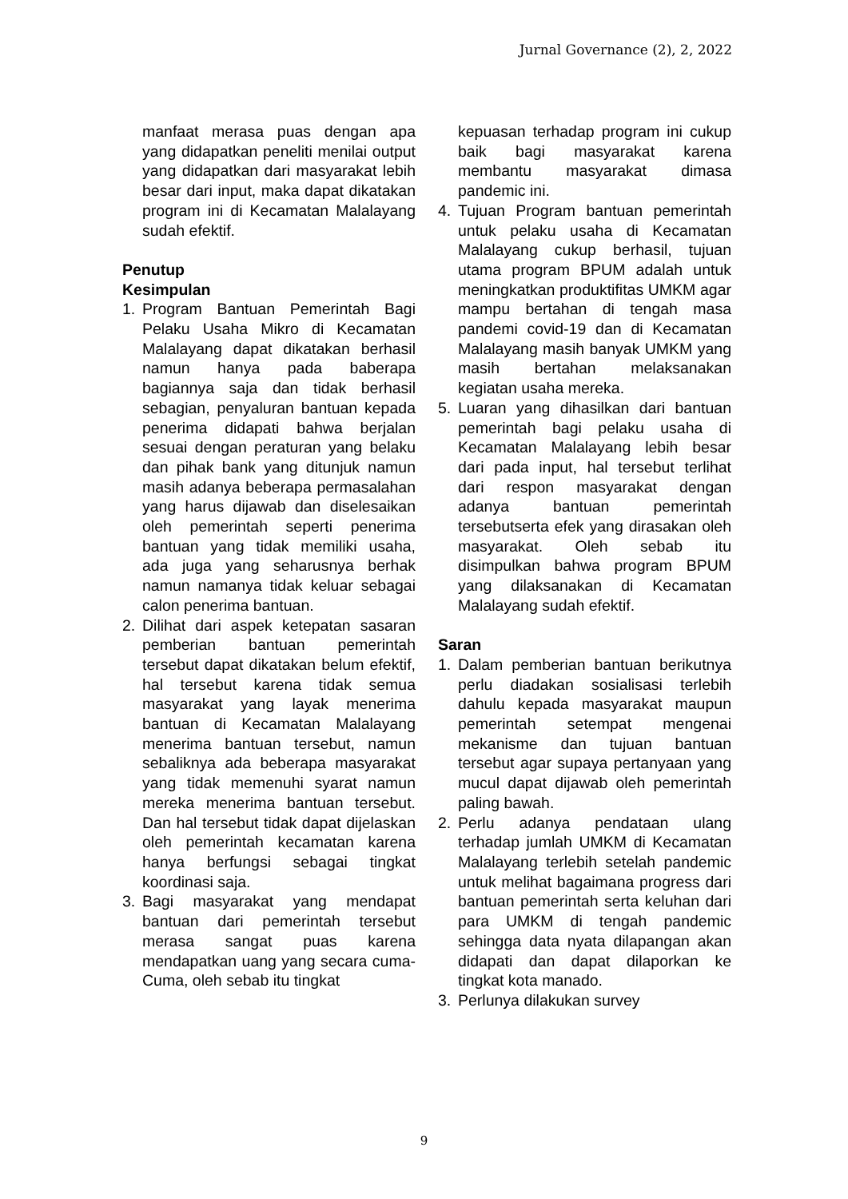Jurnal Governance (2), 2, 2022
manfaat merasa puas dengan apa yang didapatkan peneliti menilai output yang didapatkan dari masyarakat lebih besar dari input, maka dapat dikatakan program ini di Kecamatan Malalayang sudah efektif.
Penutup
Kesimpulan
1. Program Bantuan Pemerintah Bagi Pelaku Usaha Mikro di Kecamatan Malalayang dapat dikatakan berhasil namun hanya pada baberapa bagiannya saja dan tidak berhasil sebagian, penyaluran bantuan kepada penerima didapati bahwa berjalan sesuai dengan peraturan yang belaku dan pihak bank yang ditunjuk namun masih adanya beberapa permasalahan yang harus dijawab dan diselesaikan oleh pemerintah seperti penerima bantuan yang tidak memiliki usaha, ada juga yang seharusnya berhak namun namanya tidak keluar sebagai calon penerima bantuan.
2. Dilihat dari aspek ketepatan sasaran pemberian bantuan pemerintah tersebut dapat dikatakan belum efektif, hal tersebut karena tidak semua masyarakat yang layak menerima bantuan di Kecamatan Malalayang menerima bantuan tersebut, namun sebaliknya ada beberapa masyarakat yang tidak memenuhi syarat namun mereka menerima bantuan tersebut. Dan hal tersebut tidak dapat dijelaskan oleh pemerintah kecamatan karena hanya berfungsi sebagai tingkat koordinasi saja.
3. Bagi masyarakat yang mendapat bantuan dari pemerintah tersebut merasa sangat puas karena mendapatkan uang yang secara cuma-Cuma, oleh sebab itu tingkat
kepuasan terhadap program ini cukup baik bagi masyarakat karena membantu masyarakat dimasa pandemic ini.
4. Tujuan Program bantuan pemerintah untuk pelaku usaha di Kecamatan Malalayang cukup berhasil, tujuan utama program BPUM adalah untuk meningkatkan produktifitas UMKM agar mampu bertahan di tengah masa pandemi covid-19 dan di Kecamatan Malalayang masih banyak UMKM yang masih bertahan melaksanakan kegiatan usaha mereka.
5. Luaran yang dihasilkan dari bantuan pemerintah bagi pelaku usaha di Kecamatan Malalayang lebih besar dari pada input, hal tersebut terlihat dari respon masyarakat dengan adanya bantuan pemerintah tersebutserta efek yang dirasakan oleh masyarakat. Oleh sebab itu disimpulkan bahwa program BPUM yang dilaksanakan di Kecamatan Malalayang sudah efektif.
Saran
1. Dalam pemberian bantuan berikutnya perlu diadakan sosialisasi terlebih dahulu kepada masyarakat maupun pemerintah setempat mengenai mekanisme dan tujuan bantuan tersebut agar supaya pertanyaan yang mucul dapat dijawab oleh pemerintah paling bawah.
2. Perlu adanya pendataan ulang terhadap jumlah UMKM di Kecamatan Malalayang terlebih setelah pandemic untuk melihat bagaimana progress dari bantuan pemerintah serta keluhan dari para UMKM di tengah pandemic sehingga data nyata dilapangan akan didapati dan dapat dilaporkan ke tingkat kota manado.
3. Perlunya dilakukan survey
9